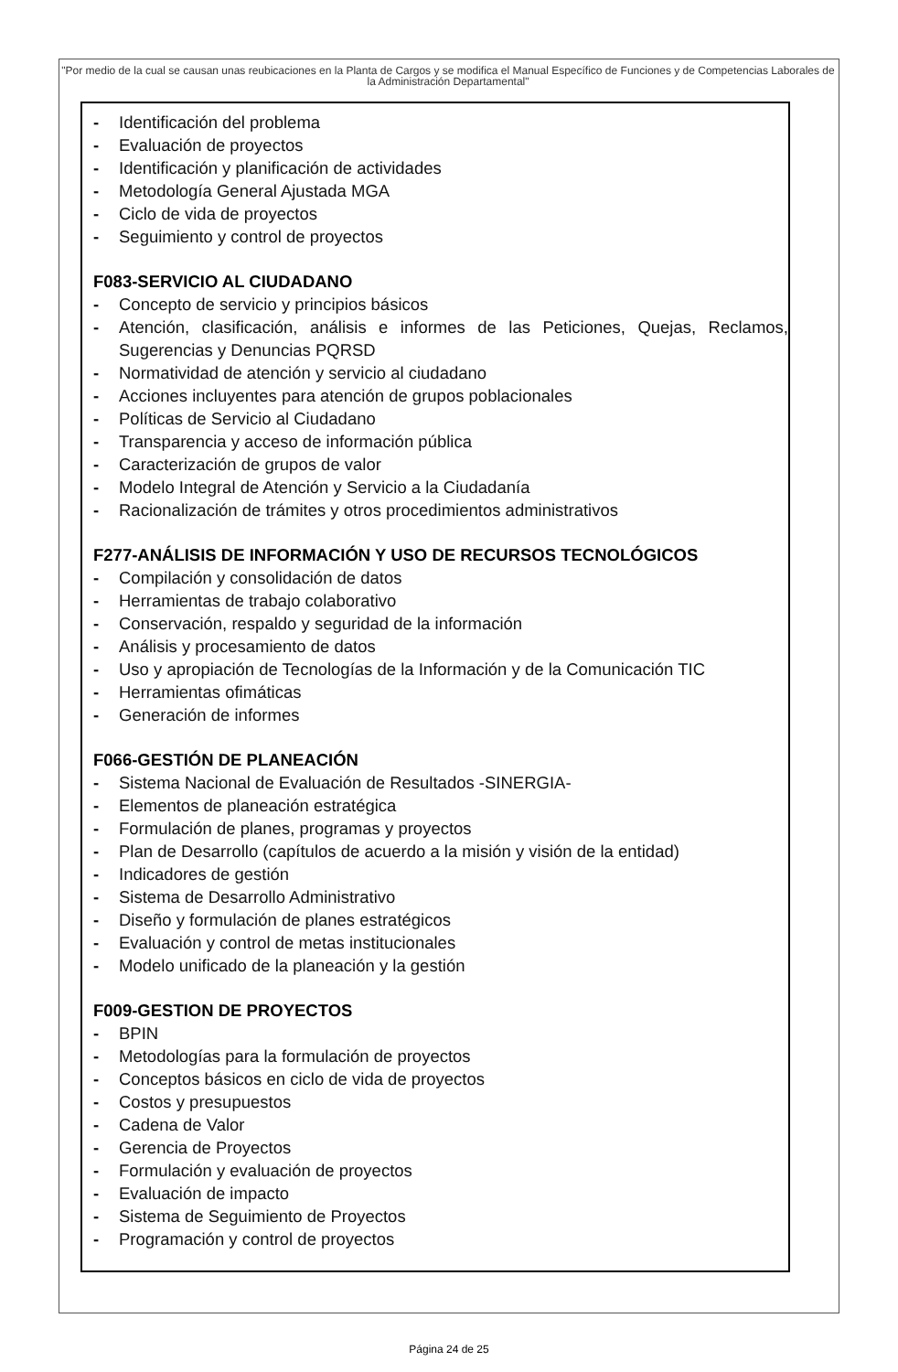"Por medio de la cual se causan unas reubicaciones en la Planta de Cargos y se modifica el Manual Específico de Funciones y de Competencias Laborales de la Administración Departamental"
- Identificación del problema
- Evaluación de proyectos
- Identificación y planificación de actividades
- Metodología General Ajustada MGA
- Ciclo de vida de proyectos
- Seguimiento y control de proyectos
F083-SERVICIO AL CIUDADANO
- Concepto de servicio y principios básicos
- Atención, clasificación, análisis e informes de las Peticiones, Quejas, Reclamos, Sugerencias y Denuncias PQRSD
- Normatividad de atención y servicio al ciudadano
- Acciones incluyentes para atención de grupos poblacionales
- Políticas de Servicio al Ciudadano
- Transparencia y acceso de información pública
- Caracterización de grupos de valor
- Modelo Integral de Atención y Servicio a la Ciudadanía
- Racionalización de trámites y otros procedimientos administrativos
F277-ANÁLISIS DE INFORMACIÓN Y USO DE RECURSOS TECNOLÓGICOS
- Compilación y consolidación de datos
- Herramientas de trabajo colaborativo
- Conservación, respaldo y seguridad de la información
- Análisis y procesamiento de datos
- Uso y apropiación de Tecnologías de la Información y de la Comunicación TIC
- Herramientas ofimáticas
- Generación de informes
F066-GESTIÓN DE PLANEACIÓN
- Sistema Nacional de Evaluación de Resultados -SINERGIA-
- Elementos de planeación estratégica
- Formulación de planes, programas y proyectos
- Plan de Desarrollo (capítulos de acuerdo a la misión y visión de la entidad)
- Indicadores de gestión
- Sistema de Desarrollo Administrativo
- Diseño y formulación de planes estratégicos
- Evaluación y control de metas institucionales
- Modelo unificado de la planeación y la gestión
F009-GESTION DE PROYECTOS
- BPIN
- Metodologías para la formulación de proyectos
- Conceptos básicos en ciclo de vida de proyectos
- Costos y presupuestos
- Cadena de Valor
- Gerencia de Proyectos
- Formulación y evaluación de proyectos
- Evaluación de impacto
- Sistema de Seguimiento de Proyectos
- Programación y control de proyectos
Página 24 de 25